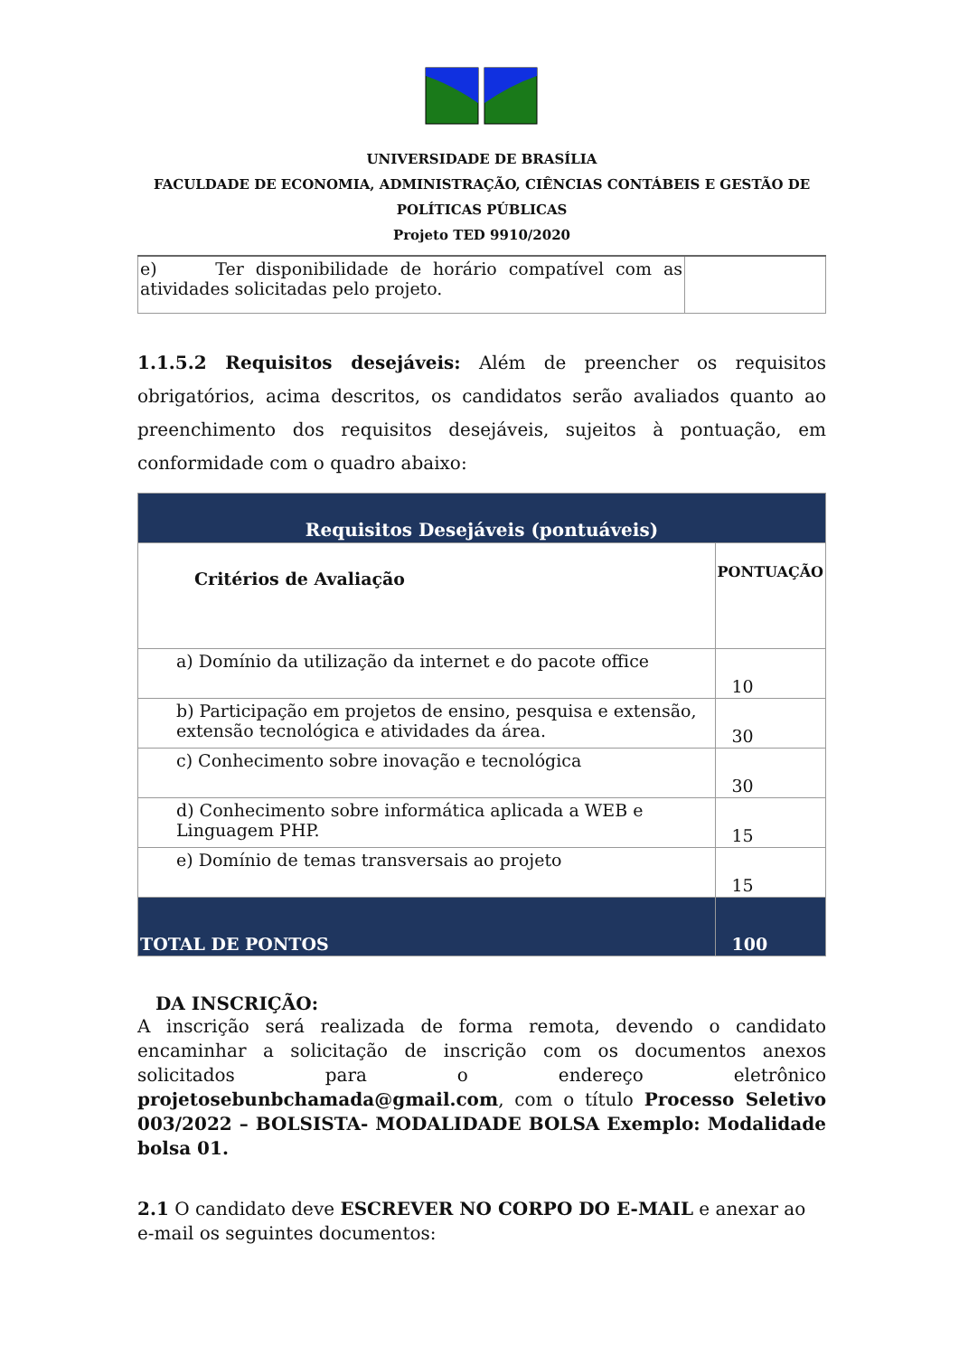UNIVERSIDADE DE BRASÍLIA
FACULDADE DE ECONOMIA, ADMINISTRAÇÃO, CIÊNCIAS CONTÁBEIS E GESTÃO DE POLÍTICAS PÚBLICAS
Projeto TED 9910/2020
| e) Ter disponibilidade de horário compatível com as atividades solicitadas pelo projeto. | |
1.1.5.2 Requisitos desejáveis: Além de preencher os requisitos obrigatórios, acima descritos, os candidatos serão avaliados quanto ao preenchimento dos requisitos desejáveis, sujeitos à pontuação, em conformidade com o quadro abaixo:
| Requisitos Desejáveis (pontuáveis) | |
| --- | --- |
| Critérios de Avaliação | PONTUAÇÃO |
| a) Domínio da utilização da internet e do pacote office | 10 |
| b) Participação em projetos de ensino, pesquisa e extensão, extensão tecnológica e atividades da área. | 30 |
| c) Conhecimento sobre inovação e tecnológica | 30 |
| d) Conhecimento sobre informática aplicada a WEB e Linguagem PHP. | 15 |
| e) Domínio de temas transversais ao projeto | 15 |
| TOTAL DE PONTOS | 100 |
DA INSCRIÇÃO:
A inscrição será realizada de forma remota, devendo o candidato encaminhar a solicitação de inscrição com os documentos anexos solicitados para o endereço eletrônico projetosebunbchamada@gmail.com, com o título Processo Seletivo 003/2022 – BOLSISTA- MODALIDADE BOLSA Exemplo: Modalidade bolsa 01.
2.1 O candidato deve ESCREVER NO CORPO DO E-MAIL e anexar ao e-mail os seguintes documentos: